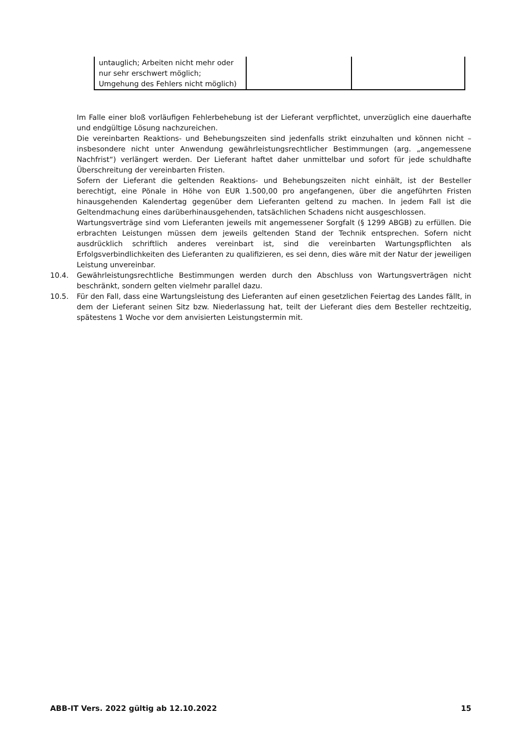| untauglich; Arbeiten nicht mehr oder nur sehr erschwert möglich; Umgehung des Fehlers nicht möglich) | | |
Im Falle einer bloß vorläufigen Fehlerbehebung ist der Lieferant verpflichtet, unverzüglich eine dauerhafte und endgültige Lösung nachzureichen.
Die vereinbarten Reaktions- und Behebungszeiten sind jedenfalls strikt einzuhalten und können nicht – insbesondere nicht unter Anwendung gewährleistungsrechtlicher Bestimmungen (arg. „angemessene Nachfrist“) verlängert werden. Der Lieferant haftet daher unmittelbar und sofort für jede schuldhafte Überschreitung der vereinbarten Fristen.
Sofern der Lieferant die geltenden Reaktions- und Behebungszeiten nicht einhält, ist der Besteller berechtigt, eine Pönale in Höhe von EUR 1.500,00 pro angefangenen, über die angeführten Fristen hinausgehenden Kalendertag gegenüber dem Lieferanten geltend zu machen. In jedem Fall ist die Geltendmachung eines darüberhinausgehenden, tatsächlichen Schadens nicht ausgeschlossen.
Wartungsverträge sind vom Lieferanten jeweils mit angemessener Sorgfalt (§ 1299 ABGB) zu erfüllen. Die erbrachten Leistungen müssen dem jeweils geltenden Stand der Technik entsprechen. Sofern nicht ausdrücklich schriftlich anderes vereinbart ist, sind die vereinbarten Wartungspflichten als Erfolgsverbindlichkeiten des Lieferanten zu qualifizieren, es sei denn, dies wäre mit der Natur der jeweiligen Leistung unvereinbar.
10.4. Gewährleistungsrechtliche Bestimmungen werden durch den Abschluss von Wartungsverträgen nicht beschränkt, sondern gelten vielmehr parallel dazu.
10.5. Für den Fall, dass eine Wartungsleistung des Lieferanten auf einen gesetzlichen Feiertag des Landes fällt, in dem der Lieferant seinen Sitz bzw. Niederlassung hat, teilt der Lieferant dies dem Besteller rechtzeitig, spätestens 1 Woche vor dem anvisierten Leistungstermin mit.
ABB-IT Vers. 2022 gültig ab 12.10.2022 15